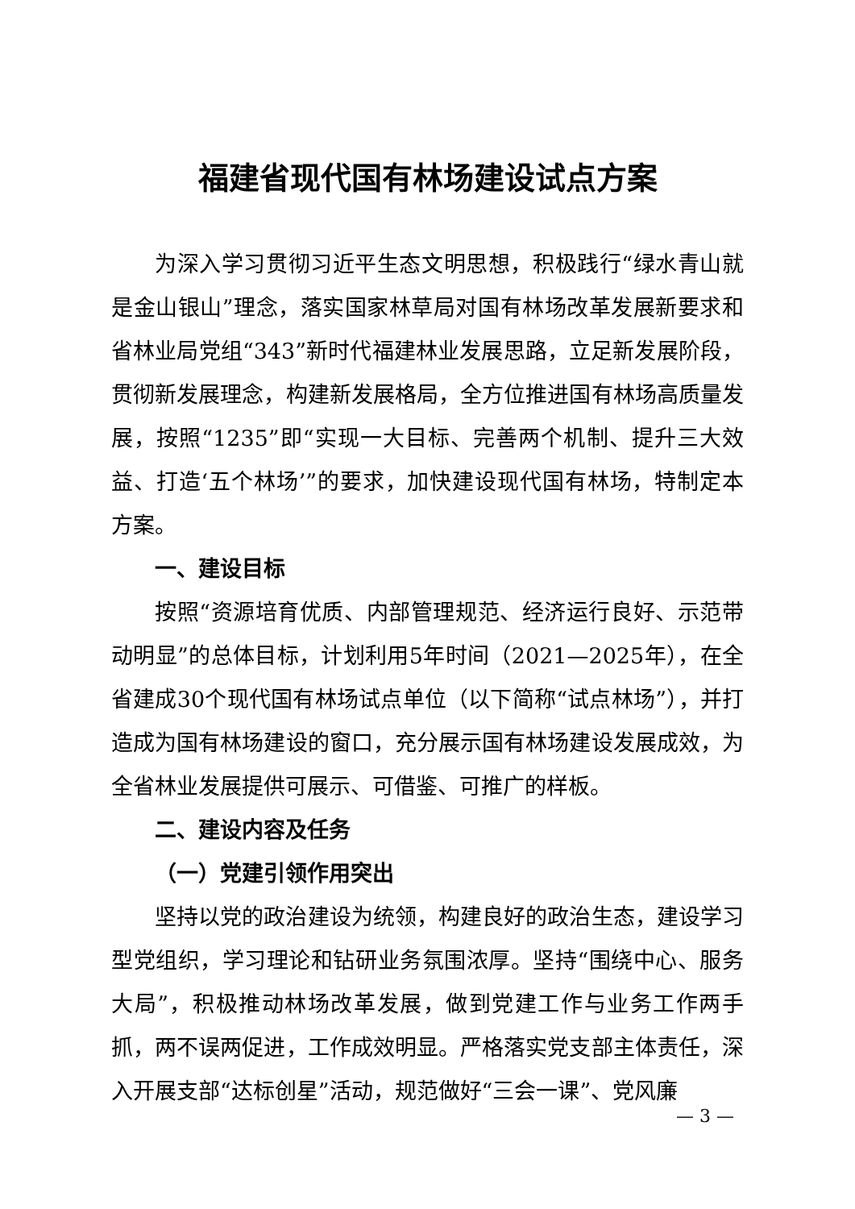福建省现代国有林场建设试点方案
为深入学习贯彻习近平生态文明思想，积极践行“绿水青山就是金山银山”理念，落实国家林草局对国有林场改革发展新要求和省林业局党组“343”新时代福建林业发展思路，立足新发展阶段，贯彻新发展理念，构建新发展格局，全方位推进国有林场高质量发展，按照“1235”即“实现一大目标、完善两个机制、提升三大效益、打造‘五个林场’”的要求，加快建设现代国有林场，特制定本方案。
一、建设目标
按照“资源培育优质、内部管理规范、经济运行良好、示范带动明显”的总体目标，计划利用5年时间（2021—2025年），在全省建成30个现代国有林场试点单位（以下简称“试点林场”），并打造成为国有林场建设的窗口，充分展示国有林场建设发展成效，为全省林业发展提供可展示、可借鉴、可推广的样板。
二、建设内容及任务
（一）党建引领作用突出
坚持以党的政治建设为统领，构建良好的政治生态，建设学习型党组织，学习理论和钻研业务氛围浓厚。坚持“围绕中心、服务大局”，积极推动林场改革发展，做到党建工作与业务工作两手抓，两不误两促进，工作成效明显。严格落实党支部主体责任，深入开展支部“达标创星”活动，规范做好“三会一课”、党风廉
— 3 —